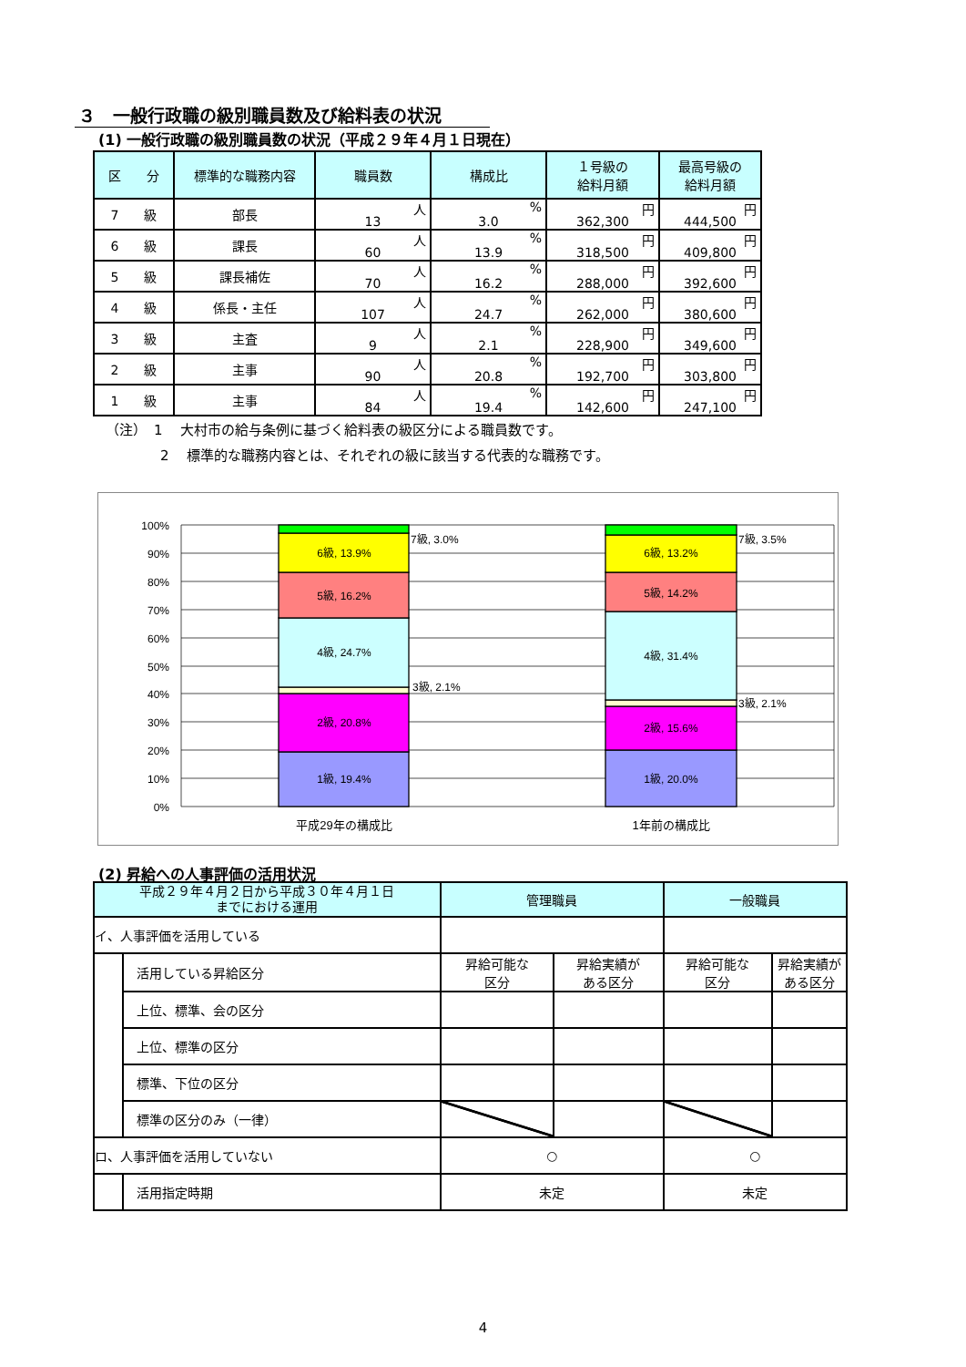３　一般行政職の級別職員数及び給料表の状況
(1) 一般行政職の級別職員数の状況（平成２９年４月１日現在）
| 区 分 | 標準的な職務内容 | 職員数 | 構成比 | １号級の 給料月額 | 最高号級の 給料月額 |
| --- | --- | --- | --- | --- | --- |
| 7 級 | 部長 | 人 13 | % 3.0 | 円 362,300 | 円 444,500 |
| 6 級 | 課長 | 人 60 | % 13.9 | 円 318,500 | 円 409,800 |
| 5 級 | 課長補佐 | 人 70 | % 16.2 | 円 288,000 | 円 392,600 |
| 4 級 | 係長・主任 | 人 107 | % 24.7 | 円 262,000 | 円 380,600 |
| 3 級 | 主査 | 人 9 | % 2.1 | 円 228,900 | 円 349,600 |
| 2 級 | 主事 | 人 90 | % 20.8 | 円 192,700 | 円 303,800 |
| 1 級 | 主事 | 人 84 | % 19.4 | 円 142,600 | 円 247,100 |
（注）　1　 大村市の給与条例に基づく給料表の級区分による職員数です。
　　　　2　 標準的な職務内容とは、それぞれの級に該当する代表的な職務です。
100%
90%
80%
70%
60%
50%
40%
30%
20%
10%
0%
6級, 13.9%
5級, 16.2%
4級, 24.7%
2級, 20.8%
1級, 19.4%
6級, 13.2%
5級, 14.2%
4級, 31.4%
2級, 15.6%
1級, 20.0%
平成29年の構成比
1年前の構成比
7級, 3.0%
3級, 2.1%
7級, 3.5%
3級, 2.1%
(2) 昇給への人事評価の活用状況
| 平成２９年４月２日から平成３０年４月１日 までにおける運用 | | 管理職員 | | 一般職員 | |
| --- | --- | --- | --- | --- | --- |
| イ、人事評価を活用している | | | | | |
| | 活用している昇給区分 | 昇給可能な 区分 | 昇給実績が ある区分 | 昇給可能な 区分 | 昇給実績が ある区分 |
| | 上位、標準、会の区分 | | | | |
| | 上位、標準の区分 | | | | |
| | 標準、下位の区分 | | | | |
| | 標準の区分のみ（一律） | | | | |
| ロ、人事評価を活用していない | | ○ | | ○ | |
| | 活用指定時期 | 未定 | | 未定 | |
4